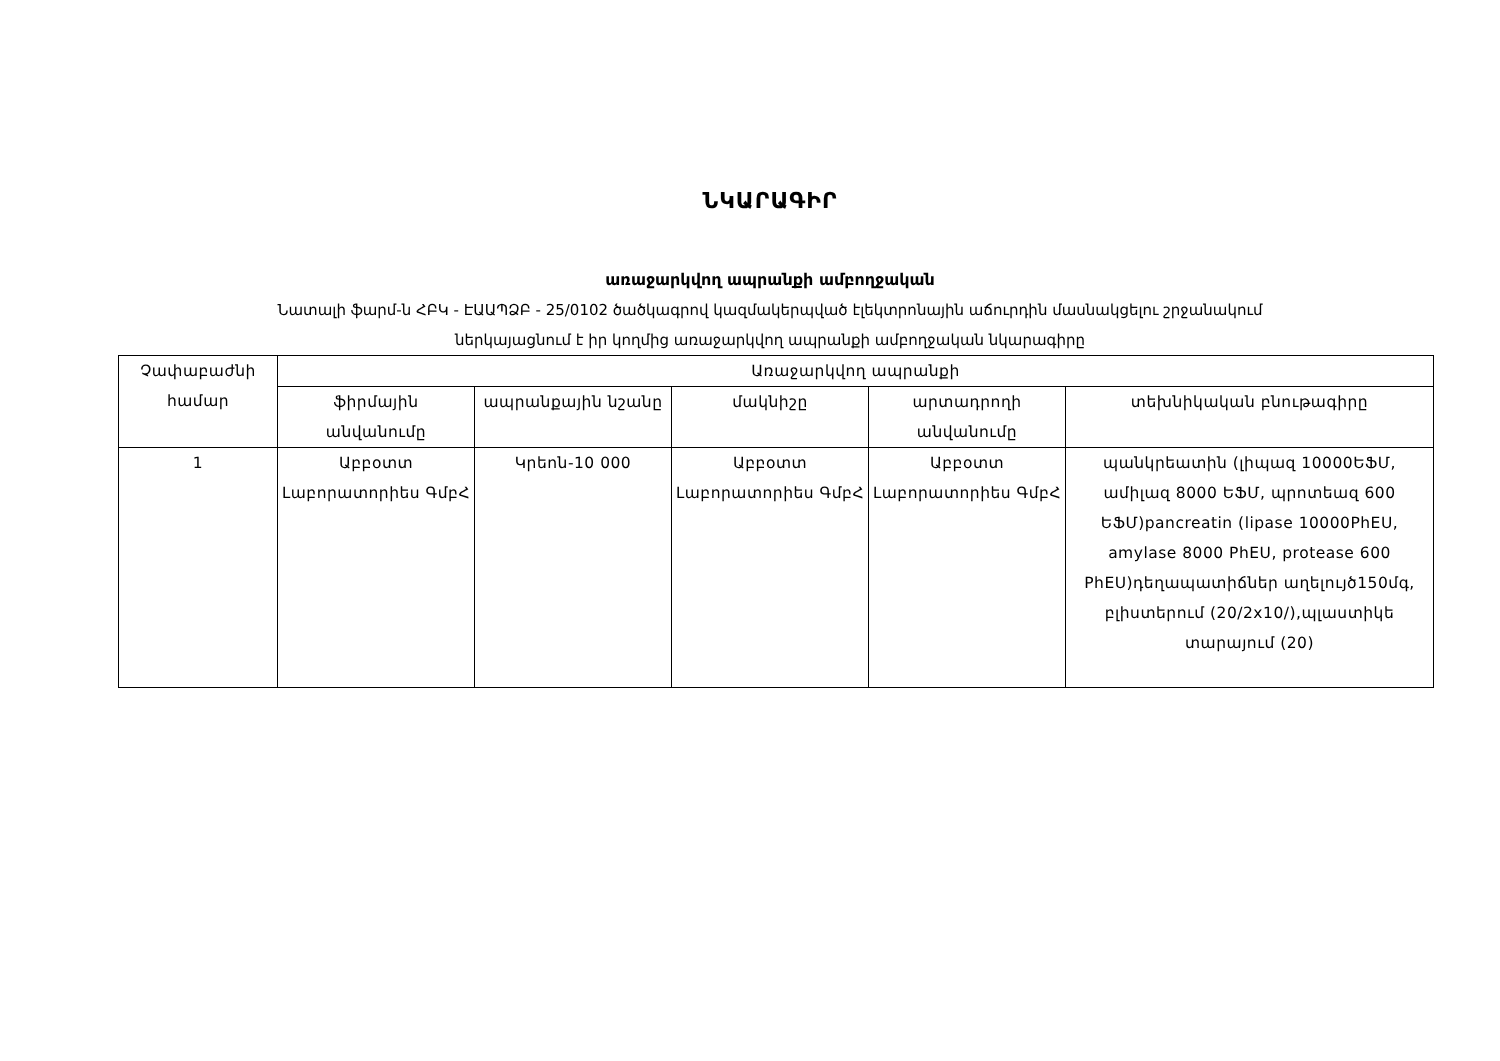ՆԿԱՐԱԳԻՐ
առաջարկվող ապրանքի ամբողջական
Նատալի ֆարմ-ն ՀԲԿ - ԷԱԱՊՁԲ - 25/0102 ծածկագրով կազմակերպված էլեկտրոնային աճուրդին մասնակցելու շրջանակում
ներկայացնում է իր կողմից առաջարկվող ապրանքի ամբողջական նկարագիրը
| Չափաբաժնի համար | Առաջարկվող ապրանքի | | | | |
| --- | --- | --- | --- | --- | --- |
| | ֆիրմային անվանումը | ապրանքային նշանը | մակնիշը | արտադրողի անվանումը | տեխնիկական բնութագիրը |
| 1 | Աբբօտտ Լաբորատորիես ԳմբՀ | Կրեոն-10 000 | Աբբօտտ Լաբորատորիես ԳմբՀ | Աբբօտտ Լաբորատորիես ԳմբՀ | պանկրեատին (լիպազ 10000ԵՖՄ, ամիլազ 8000 ԵՖՄ, պրոտեազ 600 ԵՖՄ)pancreatin (lipase 10000PhEU, amylase 8000 PhEU, protease 600 PhEU)դեղապատիճներ աղելույծ150մգ, բլիստերում (20/2x10/),պլաստիկե տարայում (20) |